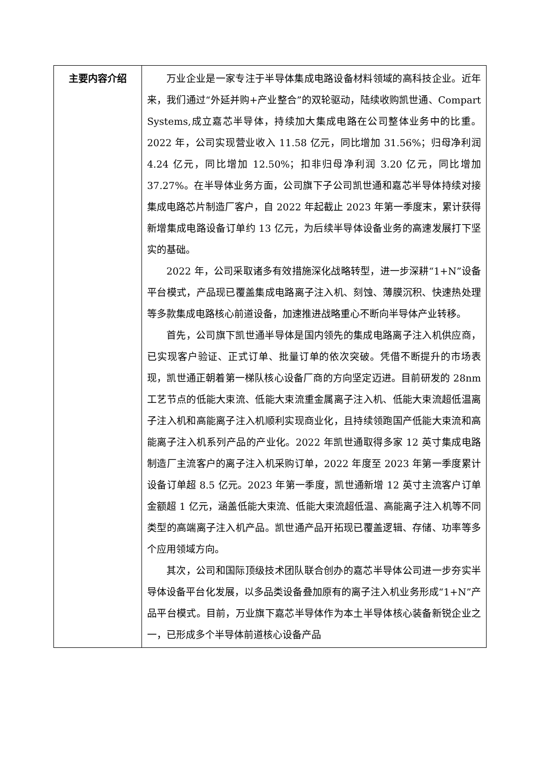| 主要内容介绍 | 万业企业是一家专注于半导体集成电路设备材料领域的高科技企业。近年来，我们通过“外延并购+产业整合”的双轮驱动，陆续收购凯世通、Compart Systems,成立嘉芯半导体，持续加大集成电路在公司整体业务中的比重。2022 年，公司实现营业收入 11.58 亿元，同比增加 31.56%；归母净利润 4.24 亿元，同比增加 12.50%；扣非归母净利润 3.20 亿元，同比增加 37.27%。在半导体业务方面，公司旗下子公司凯世通和嘉芯半导体持续对接集成电路芯片制造厂客户，自 2022 年起截止 2023 年第一季度末，累计获得新增集成电路设备订单约 13 亿元，为后续半导体设备业务的高速发展打下坚实的基础。 2022 年，公司采取诸多有效措施深化战略转型，进一步深耕“1+N”设备平台模式，产品现已覆盖集成电路离子注入机、刻蚀、薄膜沉积、快速热处理等多款集成电路核心前道设备，加速推进战略重心不断向半导体产业转移。 首先，公司旗下凯世通半导体是国内领先的集成电路离子注入机供应商，已实现客户验证、正式订单、批量订单的依次突破。凭借不断提升的市场表现，凯世通正朝着第一梯队核心设备厂商的方向坚定迈进。目前研发的 28nm 工艺节点的低能大束流、低能大束流重金属离子注入机、低能大束流超低温离子注入机和高能离子注入机顺利实现商业化，且持续领跑国产低能大束流和高能离子注入机系列产品的产业化。2022 年凯世通取得多家 12 英寸集成电路制造厂主流客户的离子注入机采购订单，2022 年度至 2023 年第一季度累计设备订单超 8.5 亿元。2023 年第一季度，凯世通新增 12 英寸主流客户订单金额超 1 亿元，涵盖低能大束流、低能大束流超低温、高能离子注入机等不同类型的高端离子注入机产品。凯世通产品开拓现已覆盖逻辑、存储、功率等多个应用领域方向。 其次，公司和国际顶级技术团队联合创办的嘉芯半导体公司进一步夯实半导体设备平台化发展，以多品类设备叠加原有的离子注入机业务形成“1+N”产品平台模式。目前，万业旗下嘉芯半导体作为本土半导体核心装备新锐企业之一，已形成多个半导体前道核心设备产品 |